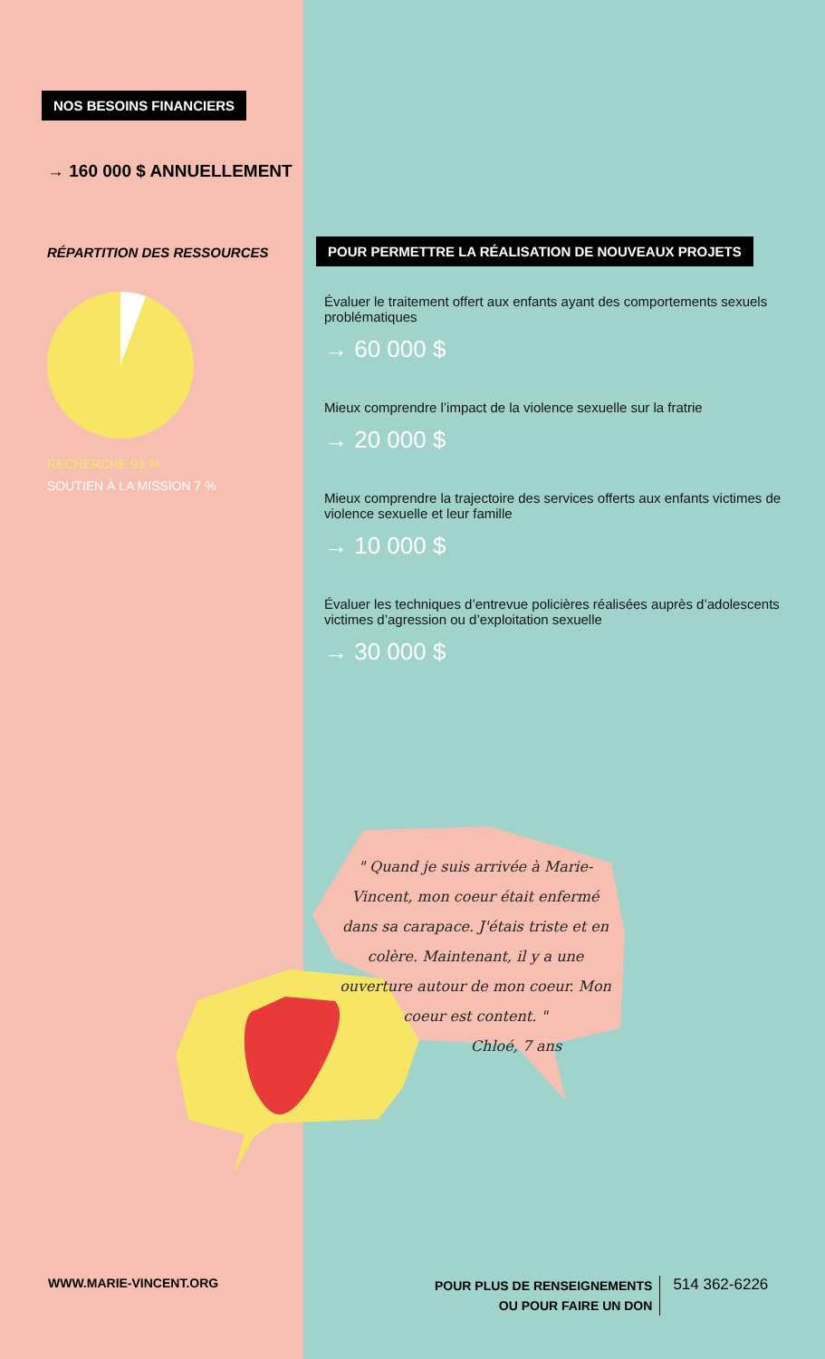NOS BESOINS FINANCIERS
→ 160 000 $ ANNUELLEMENT
RÉPARTITION DES RESSOURCES
RECHERCHE 93 %
SOUTIEN À LA MISSION 7 %
POUR PERMETTRE LA RÉALISATION DE NOUVEAUX PROJETS
Évaluer le traitement offert aux enfants ayant des comportements sexuels problématiques
→ 60 000 $
Mieux comprendre l’impact de la violence sexuelle sur la fratrie
→ 20 000 $
Mieux comprendre la trajectoire des services offerts aux enfants victimes de violence sexuelle et leur famille
→ 10 000 $
Évaluer les techniques d’entrevue policières réalisées auprès d’adolescents victimes d’agression ou d’exploitation sexuelle
→ 30 000 $
" Quand je suis arrivée à Marie-Vincent, mon coeur était enfermé dans sa carapace. J'étais triste et en colère. Maintenant, il y a une ouverture autour de mon coeur. Mon coeur est content. "
Chloé, 7 ans
WWW.MARIE-VINCENT.ORG
POUR PLUS DE RENSEIGNEMENTS
OU POUR FAIRE UN DON
514 362-6226